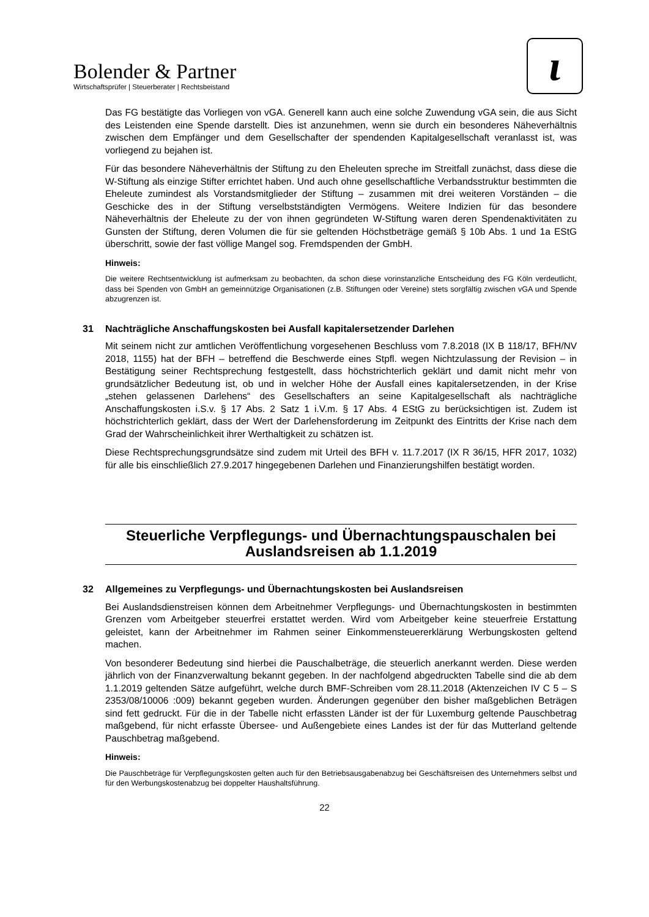Bolender & Partner
Wirtschaftsprüfer | Steuerberater | Rechtsbeistand
ɩ
Das FG bestätigte das Vorliegen von vGA. Generell kann auch eine solche Zuwendung vGA sein, die aus Sicht des Leistenden eine Spende darstellt. Dies ist anzunehmen, wenn sie durch ein besonderes Näheverhältnis zwischen dem Empfänger und dem Gesellschafter der spendenden Kapitalgesellschaft veranlasst ist, was vorliegend zu bejahen ist.
Für das besondere Näheverhältnis der Stiftung zu den Eheleuten spreche im Streitfall zunächst, dass diese die W-Stiftung als einzige Stifter errichtet haben. Und auch ohne gesellschaftliche Verbandsstruktur bestimmten die Eheleute zumindest als Vorstandsmitglieder der Stiftung – zusammen mit drei weiteren Vorständen – die Geschicke des in der Stiftung verselbstständigten Vermögens. Weitere Indizien für das besondere Näheverhältnis der Eheleute zu der von ihnen gegründeten W-Stiftung waren deren Spendenaktivitäten zu Gunsten der Stiftung, deren Volumen die für sie geltenden Höchstbeträge gemäß § 10b Abs. 1 und 1a EStG überschritt, sowie der fast völlige Mangel sog. Fremdspenden der GmbH.
Hinweis:
Die weitere Rechtsentwicklung ist aufmerksam zu beobachten, da schon diese vorinstanzliche Entscheidung des FG Köln verdeutlicht, dass bei Spenden von GmbH an gemeinnützige Organisationen (z.B. Stiftungen oder Vereine) stets sorgfältig zwischen vGA und Spende abzugrenzen ist.
31 Nachträgliche Anschaffungskosten bei Ausfall kapitalersetzender Darlehen
Mit seinem nicht zur amtlichen Veröffentlichung vorgesehenen Beschluss vom 7.8.2018 (IX B 118/17, BFH/NV 2018, 1155) hat der BFH – betreffend die Beschwerde eines Stpfl. wegen Nichtzulassung der Revision – in Bestätigung seiner Rechtsprechung festgestellt, dass höchstrichterlich geklärt und damit nicht mehr von grundsätzlicher Bedeutung ist, ob und in welcher Höhe der Ausfall eines kapitalersetzenden, in der Krise „stehen gelassenen Darlehens“ des Gesellschafters an seine Kapitalgesellschaft als nachträgliche Anschaffungskosten i.S.v. § 17 Abs. 2 Satz 1 i.V.m. § 17 Abs. 4 EStG zu berücksichtigen ist. Zudem ist höchstrichterlich geklärt, dass der Wert der Darlehensforderung im Zeitpunkt des Eintritts der Krise nach dem Grad der Wahrscheinlichkeit ihrer Werthaltigkeit zu schätzen ist.
Diese Rechtsprechungsgrundsätze sind zudem mit Urteil des BFH v. 11.7.2017 (IX R 36/15, HFR 2017, 1032) für alle bis einschließlich 27.9.2017 hingegebenen Darlehen und Finanzierungshilfen bestätigt worden.
Steuerliche Verpflegungs- und Übernachtungspauschalen bei Auslandsreisen ab 1.1.2019
32 Allgemeines zu Verpflegungs- und Übernachtungskosten bei Auslandsreisen
Bei Auslandsdienstreisen können dem Arbeitnehmer Verpflegungs- und Übernachtungskosten in bestimmten Grenzen vom Arbeitgeber steuerfrei erstattet werden. Wird vom Arbeitgeber keine steuerfreie Erstattung geleistet, kann der Arbeitnehmer im Rahmen seiner Einkommensteuererklärung Werbungskosten geltend machen.
Von besonderer Bedeutung sind hierbei die Pauschalbeträge, die steuerlich anerkannt werden. Diese werden jährlich von der Finanzverwaltung bekannt gegeben. In der nachfolgend abgedruckten Tabelle sind die ab dem 1.1.2019 geltenden Sätze aufgeführt, welche durch BMF-Schreiben vom 28.11.2018 (Aktenzeichen IV C 5 – S 2353/08/10006 :009) bekannt gegeben wurden. Änderungen gegenüber den bisher maßgeblichen Beträgen sind fett gedruckt. Für die in der Tabelle nicht erfassten Länder ist der für Luxemburg geltende Pauschbetrag maßgebend, für nicht erfasste Übersee- und Außengebiete eines Landes ist der für das Mutterland geltende Pauschbetrag maßgebend.
Hinweis:
Die Pauschbeträge für Verpflegungskosten gelten auch für den Betriebsausgabenabzug bei Geschäftsreisen des Unternehmers selbst und für den Werbungskostenabzug bei doppelter Haushaltsführung.
22